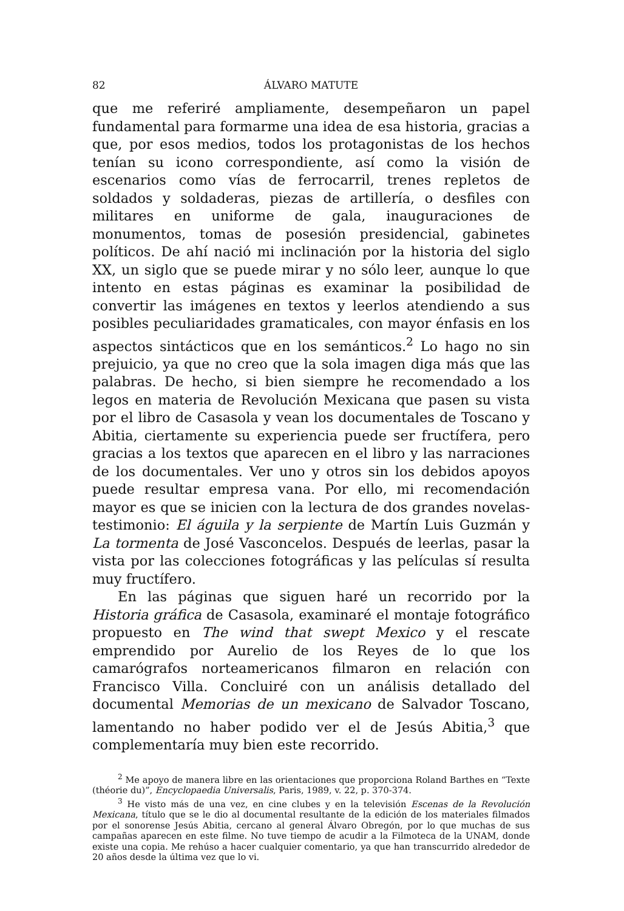82 ÁLVARO MATUTE
que me referiré ampliamente, desempeñaron un papel fundamental para formarme una idea de esa historia, gracias a que, por esos medios, todos los protagonistas de los hechos tenían su icono correspondiente, así como la visión de escenarios como vías de ferrocarril, trenes repletos de soldados y soldaderas, piezas de artillería, o desfiles con militares en uniforme de gala, inauguraciones de monumentos, tomas de posesión presidencial, gabinetes políticos. De ahí nació mi inclinación por la historia del siglo XX, un siglo que se puede mirar y no sólo leer, aunque lo que intento en estas páginas es examinar la posibilidad de convertir las imágenes en textos y leerlos atendiendo a sus posibles peculiaridades gramaticales, con mayor énfasis en los aspectos sintácticos que en los semánticos.<sup>2</sup> Lo hago no sin prejuicio, ya que no creo que la sola imagen diga más que las palabras. De hecho, si bien siempre he recomendado a los legos en materia de Revolución Mexicana que pasen su vista por el libro de Casasola y vean los documentales de Toscano y Abitia, ciertamente su experiencia puede ser fructífera, pero gracias a los textos que aparecen en el libro y las narraciones de los documentales. Ver uno y otros sin los debidos apoyos puede resultar empresa vana. Por ello, mi recomendación mayor es que se inicien con la lectura de dos grandes novelas-testimonio: El águila y la serpiente de Martín Luis Guzmán y La tormenta de José Vasconcelos. Después de leerlas, pasar la vista por las colecciones fotográficas y las películas sí resulta muy fructífero.
En las páginas que siguen haré un recorrido por la Historia gráfica de Casasola, examinaré el montaje fotográfico propuesto en The wind that swept Mexico y el rescate emprendido por Aurelio de los Reyes de lo que los camarógrafos norteamericanos filmaron en relación con Francisco Villa. Concluiré con un análisis detallado del documental Memorias de un mexicano de Salvador Toscano, lamentando no haber podido ver el de Jesús Abitia,<sup>3</sup> que complementaría muy bien este recorrido.
<sup>2</sup> Me apoyo de manera libre en las orientaciones que proporciona Roland Barthes en “Texte (théorie du)”, Encyclopaedia Universalis, Paris, 1989, v. 22, p. 370-374.
<sup>3</sup> He visto más de una vez, en cine clubes y en la televisión Escenas de la Revolución Mexicana, título que se le dio al documental resultante de la edición de los materiales filmados por el sonorense Jesús Abitia, cercano al general Álvaro Obregón, por lo que muchas de sus campañas aparecen en este filme. No tuve tiempo de acudir a la Filmoteca de la UNAM, donde existe una copia. Me rehúso a hacer cualquier comentario, ya que han transcurrido alrededor de 20 años desde la última vez que lo vi.